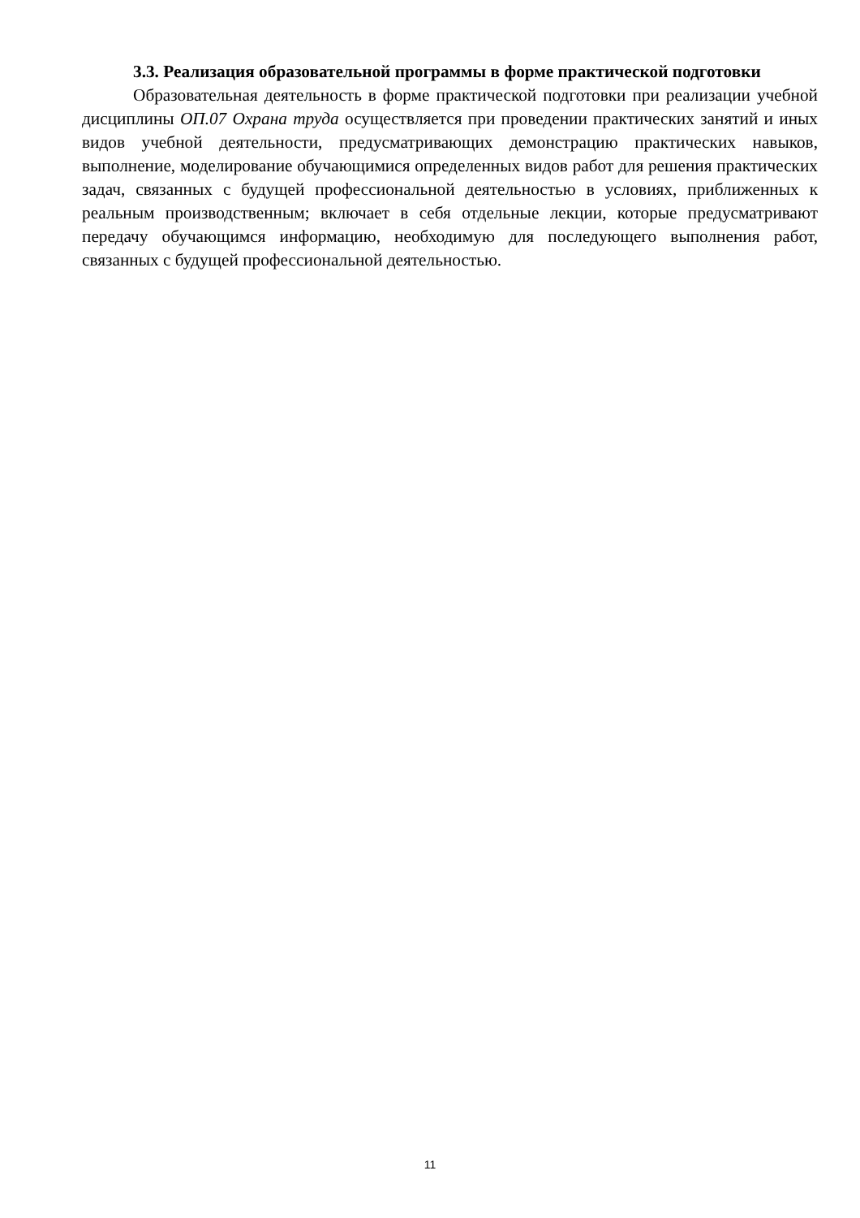3.3. Реализация образовательной программы в форме практической подготовки
Образовательная деятельность в форме практической подготовки при реализации учебной дисциплины ОП.07 Охрана труда осуществляется при проведении практических занятий и иных видов учебной деятельности, предусматривающих демонстрацию практических навыков, выполнение, моделирование обучающимися определенных видов работ для решения практических задач, связанных с будущей профессиональной деятельностью в условиях, приближенных к реальным производственным; включает в себя отдельные лекции, которые предусматривают передачу обучающимся информацию, необходимую для последующего выполнения работ, связанных с будущей профессиональной деятельностью.
11